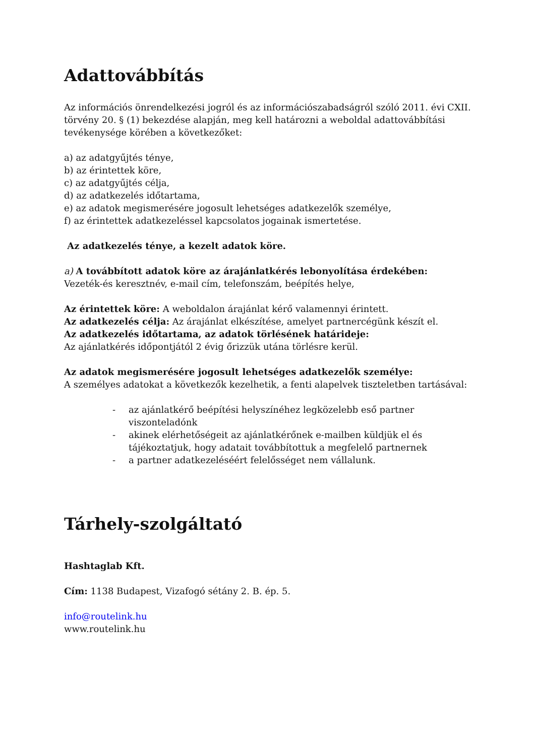Adattovábbítás
Az információs önrendelkezési jogról és az információszabadságról szóló 2011. évi CXII. törvény 20. § (1) bekezdése alapján, meg kell határozni a weboldal adattovábbítási tevékenysége körében a következőket:
a) az adatgyűjtés ténye,
b) az érintettek köre,
c) az adatgyűjtés célja,
d) az adatkezelés időtartama,
e) az adatok megismerésére jogosult lehetséges adatkezelők személye,
f) az érintettek adatkezeléssel kapcsolatos jogainak ismertetése.
Az adatkezelés ténye, a kezelt adatok köre.
a) A továbbított adatok köre az árajánlatkérés lebonyolítása érdekében:
Vezeték-és keresztnév, e-mail cím, telefonszám, beépítés helye,
Az érintettek köre: A weboldalon árajánlat kérő valamennyi érintett.
Az adatkezelés célja: Az árajánlat elkészítése, amelyet partnercégünk készít el.
Az adatkezelés időtartama, az adatok törlésének határideje:
Az ajánlatkérés időpontjától 2 évig őrizzük utána törlésre kerül.
Az adatok megismerésére jogosult lehetséges adatkezelők személye:
A személyes adatokat a következők kezelhetik, a fenti alapelvek tiszteletben tartásával:
- az ajánlatkérő beépítési helyszínéhez legközelebb eső partner viszonteladónk
- akinek elérhetőségeit az ajánlatkérőnek e-mailben küldjük el és tájékoztatjuk, hogy adatait továbbítottuk a megfelelő partnernek
- a partner adatkezeléséért felelősséget nem vállalunk.
Tárhely-szolgáltató
Hashtaglab Kft.
Cím: 1138 Budapest, Vizafogó sétány 2. B. ép. 5.
info@routelink.hu
www.routelink.hu